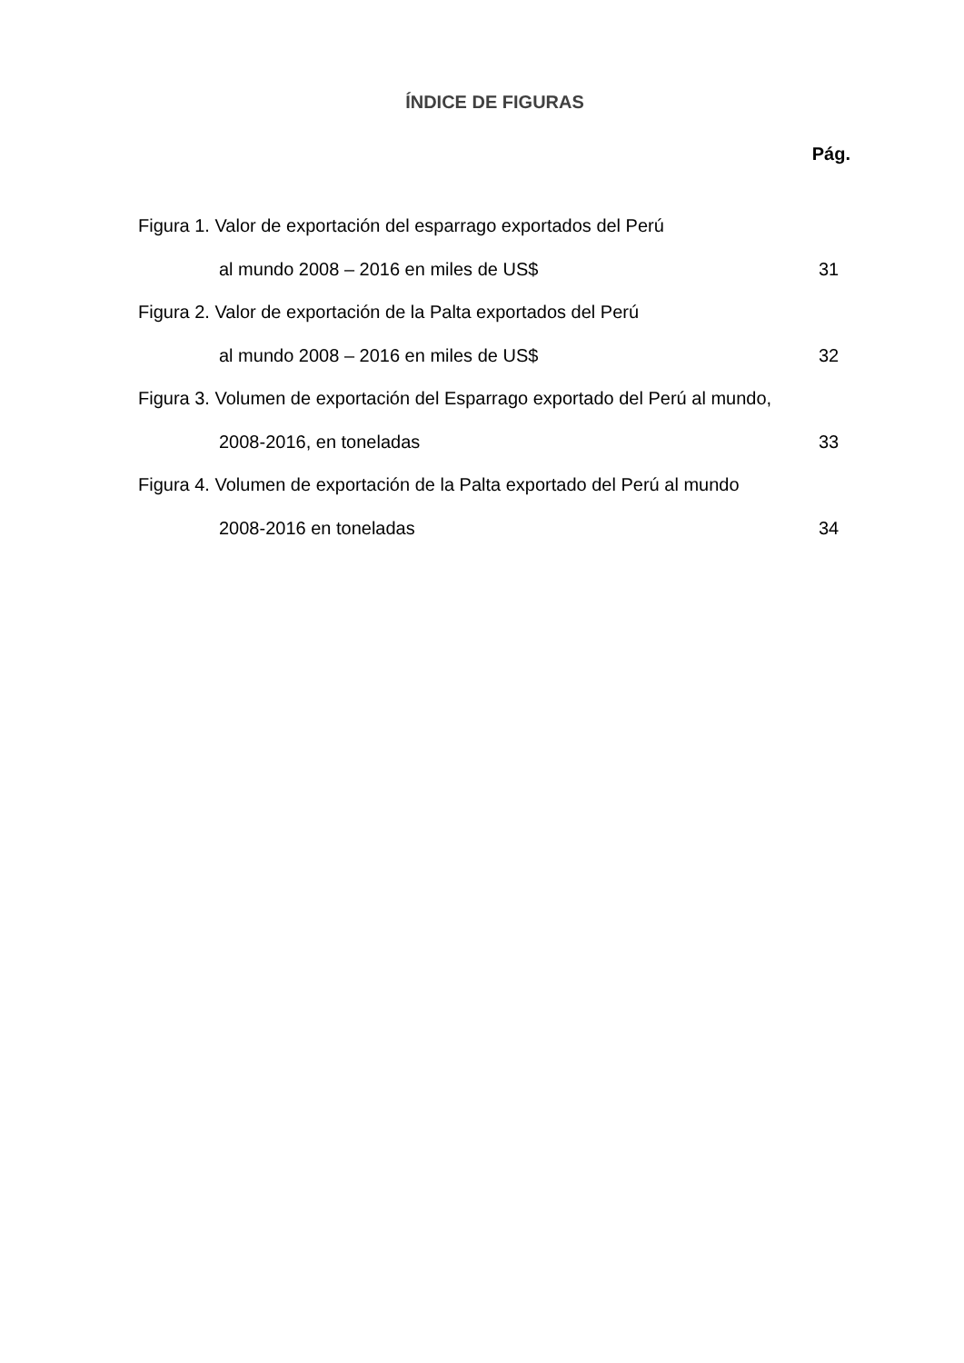ÍNDICE DE FIGURAS
Pág.
Figura 1. Valor de exportación del esparrago exportados del Perú
al mundo 2008 – 2016 en miles de US$ 31
Figura 2. Valor de exportación de la Palta exportados del Perú
al mundo 2008 – 2016 en miles de US$ 32
Figura 3. Volumen de exportación del Esparrago exportado del Perú al mundo,
2008-2016, en toneladas 33
Figura 4. Volumen de exportación de la Palta exportado del Perú al mundo
2008-2016 en toneladas 34